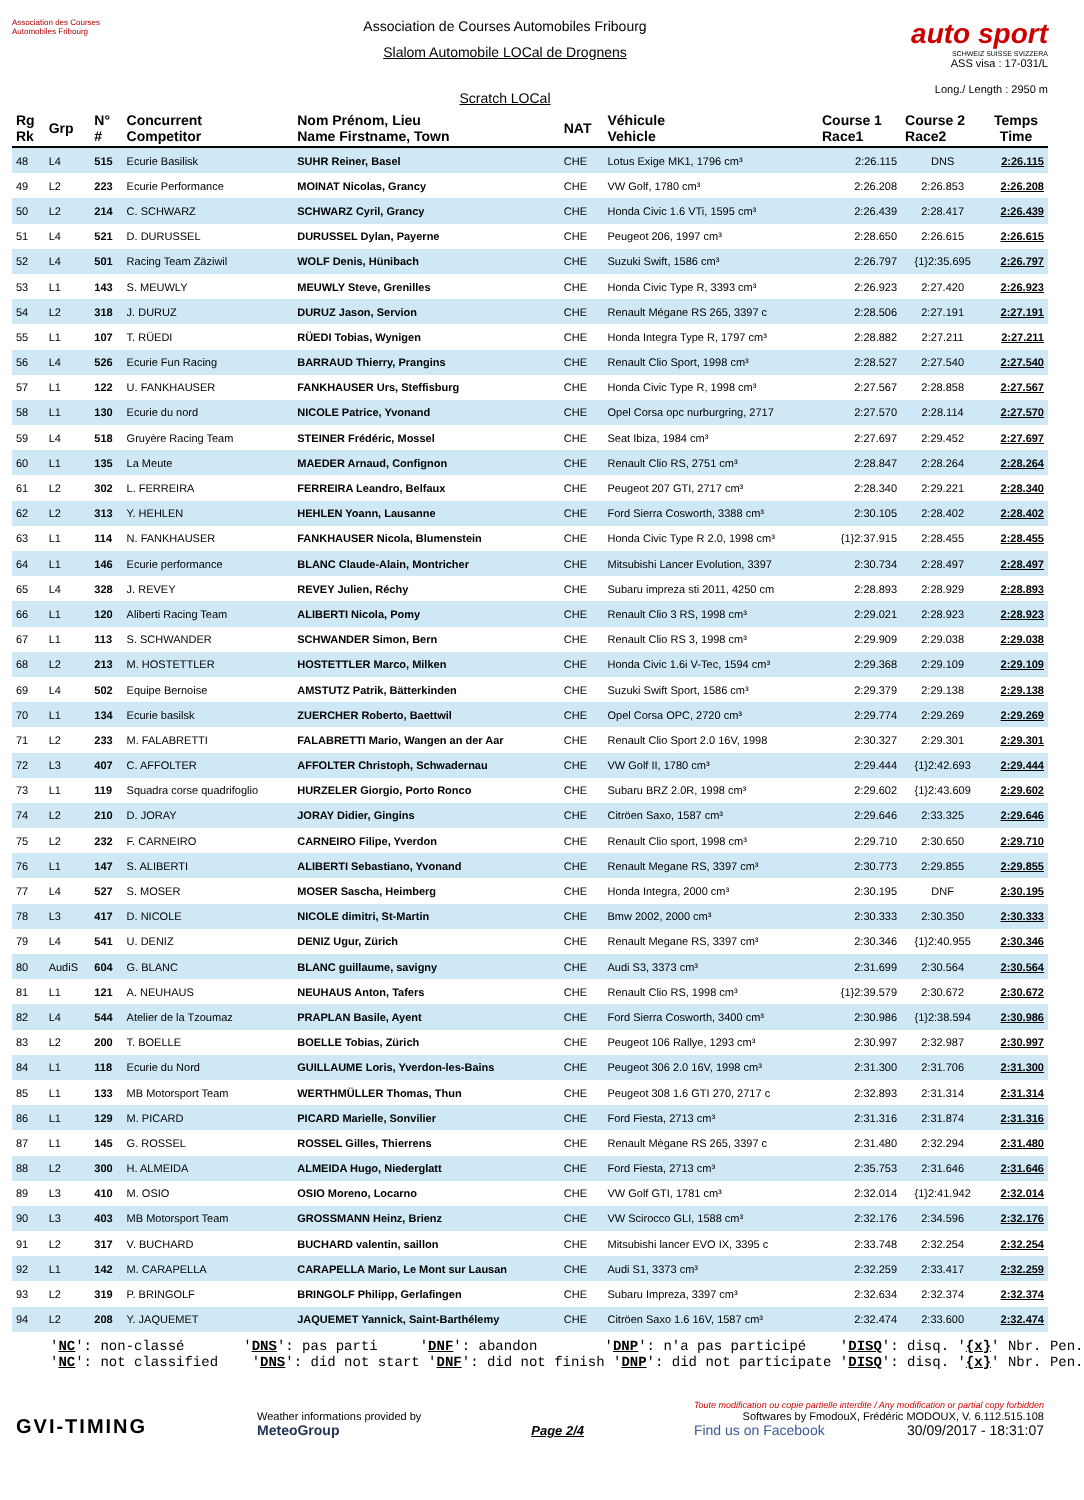Association des Courses Automobiles Fribourg
Association de Courses Automobiles Fribourg
Slalom Automobile LOCal de Drognens
Scratch LOCal
auto sport
SCHWEIZ SUISSE SVIZZERA
ASS visa : 17-031/L
Long./ Length : 2950 m
| Rg Rk | Grp | N° # | Concurrent Competitor | Nom Prénom, Lieu Name Firstname, Town | NAT | Véhicule Vehicle | Course 1 Race1 | Course 2 Race2 | Temps Time |
| --- | --- | --- | --- | --- | --- | --- | --- | --- | --- |
| 48 | L4 | 515 | Ecurie Basilisk | SUHR Reiner, Basel | CHE | Lotus Exige MK1, 1796 cm³ | 2:26.115 | DNS | 2:26.115 |
| 49 | L2 | 223 | Ecurie Performance | MOINAT Nicolas, Grancy | CHE | VW Golf, 1780 cm³ | 2:26.208 | 2:26.853 | 2:26.208 |
| 50 | L2 | 214 | C. SCHWARZ | SCHWARZ Cyril, Grancy | CHE | Honda Civic 1.6 VTi, 1595 cm³ | 2:26.439 | 2:28.417 | 2:26.439 |
| 51 | L4 | 521 | D. DURUSSEL | DURUSSEL Dylan, Payerne | CHE | Peugeot 206, 1997 cm³ | 2:28.650 | 2:26.615 | 2:26.615 |
| 52 | L4 | 501 | Racing Team Zäziwil | WOLF Denis, Hünibach | CHE | Suzuki Swift, 1586 cm³ | 2:26.797 | {1}2:35.695 | 2:26.797 |
| 53 | L1 | 143 | S. MEUWLY | MEUWLY Steve, Grenilles | CHE | Honda Civic Type R, 3393 cm³ | 2:26.923 | 2:27.420 | 2:26.923 |
| 54 | L2 | 318 | J. DURUZ | DURUZ Jason, Servion | CHE | Renault Mégane RS 265, 3397 c | 2:28.506 | 2:27.191 | 2:27.191 |
| 55 | L1 | 107 | T. RÜEDI | RÜEDI Tobias, Wynigen | CHE | Honda Integra Type R, 1797 cm³ | 2:28.882 | 2:27.211 | 2:27.211 |
| 56 | L4 | 526 | Ecurie Fun Racing | BARRAUD Thierry, Prangins | CHE | Renault Clio Sport, 1998 cm³ | 2:28.527 | 2:27.540 | 2:27.540 |
| 57 | L1 | 122 | U. FANKHAUSER | FANKHAUSER Urs, Steffisburg | CHE | Honda Civic Type R, 1998 cm³ | 2:27.567 | 2:28.858 | 2:27.567 |
| 58 | L1 | 130 | Ecurie du nord | NICOLE Patrice, Yvonand | CHE | Opel Corsa opc nurburgring, 2717 | 2:27.570 | 2:28.114 | 2:27.570 |
| 59 | L4 | 518 | Gruyère Racing Team | STEINER Frédéric, Mossel | CHE | Seat Ibiza, 1984 cm³ | 2:27.697 | 2:29.452 | 2:27.697 |
| 60 | L1 | 135 | La Meute | MAEDER Arnaud, Confignon | CHE | Renault Clio RS, 2751 cm³ | 2:28.847 | 2:28.264 | 2:28.264 |
| 61 | L2 | 302 | L. FERREIRA | FERREIRA Leandro, Belfaux | CHE | Peugeot 207 GTI, 2717 cm³ | 2:28.340 | 2:29.221 | 2:28.340 |
| 62 | L2 | 313 | Y. HEHLEN | HEHLEN Yoann, Lausanne | CHE | Ford Sierra Cosworth, 3388 cm³ | 2:30.105 | 2:28.402 | 2:28.402 |
| 63 | L1 | 114 | N. FANKHAUSER | FANKHAUSER Nicola, Blumenstein | CHE | Honda Civic Type R 2.0, 1998 cm³ | {1}2:37.915 | 2:28.455 | 2:28.455 |
| 64 | L1 | 146 | Ecurie performance | BLANC Claude-Alain, Montricher | CHE | Mitsubishi Lancer Evolution, 3397 | 2:30.734 | 2:28.497 | 2:28.497 |
| 65 | L4 | 328 | J. REVEY | REVEY Julien, Réchy | CHE | Subaru impreza sti 2011, 4250 cm | 2:28.893 | 2:28.929 | 2:28.893 |
| 66 | L1 | 120 | Aliberti Racing Team | ALIBERTI Nicola, Pomy | CHE | Renault Clio 3 RS, 1998 cm³ | 2:29.021 | 2:28.923 | 2:28.923 |
| 67 | L1 | 113 | S. SCHWANDER | SCHWANDER Simon, Bern | CHE | Renault Clio RS 3, 1998 cm³ | 2:29.909 | 2:29.038 | 2:29.038 |
| 68 | L2 | 213 | M. HOSTETTLER | HOSTETTLER Marco, Milken | CHE | Honda Civic 1.6i V-Tec, 1594 cm³ | 2:29.368 | 2:29.109 | 2:29.109 |
| 69 | L4 | 502 | Equipe Bernoise | AMSTUTZ Patrik, Bätterkinden | CHE | Suzuki Swift Sport, 1586 cm³ | 2:29.379 | 2:29.138 | 2:29.138 |
| 70 | L1 | 134 | Ecurie basilsk | ZUERCHER Roberto, Baettwil | CHE | Opel Corsa OPC, 2720 cm³ | 2:29.774 | 2:29.269 | 2:29.269 |
| 71 | L2 | 233 | M. FALABRETTI | FALABRETTI Mario, Wangen an der Aar | CHE | Renault Clio Sport 2.0 16V, 1998 | 2:30.327 | 2:29.301 | 2:29.301 |
| 72 | L3 | 407 | C. AFFOLTER | AFFOLTER Christoph, Schwadernau | CHE | VW Golf II, 1780 cm³ | 2:29.444 | {1}2:42.693 | 2:29.444 |
| 73 | L1 | 119 | Squadra corse quadrifoglio | HURZELER Giorgio, Porto Ronco | CHE | Subaru BRZ 2.0R, 1998 cm³ | 2:29.602 | {1}2:43.609 | 2:29.602 |
| 74 | L2 | 210 | D. JORAY | JORAY Didier, Gingins | CHE | Citröen Saxo, 1587 cm³ | 2:29.646 | 2:33.325 | 2:29.646 |
| 75 | L2 | 232 | F. CARNEIRO | CARNEIRO Filipe, Yverdon | CHE | Renault Clio sport, 1998 cm³ | 2:29.710 | 2:30.650 | 2:29.710 |
| 76 | L1 | 147 | S. ALIBERTI | ALIBERTI Sebastiano, Yvonand | CHE | Renault Megane RS, 3397 cm³ | 2:30.773 | 2:29.855 | 2:29.855 |
| 77 | L4 | 527 | S. MOSER | MOSER Sascha, Heimberg | CHE | Honda Integra, 2000 cm³ | 2:30.195 | DNF | 2:30.195 |
| 78 | L3 | 417 | D. NICOLE | NICOLE dimitri, St-Martin | CHE | Bmw 2002, 2000 cm³ | 2:30.333 | 2:30.350 | 2:30.333 |
| 79 | L4 | 541 | U. DENIZ | DENIZ Ugur, Zürich | CHE | Renault Megane RS, 3397 cm³ | 2:30.346 | {1}2:40.955 | 2:30.346 |
| 80 | AudiS | 604 | G. BLANC | BLANC guillaume, savigny | CHE | Audi S3, 3373 cm³ | 2:31.699 | 2:30.564 | 2:30.564 |
| 81 | L1 | 121 | A. NEUHAUS | NEUHAUS Anton, Tafers | CHE | Renault Clio RS, 1998 cm³ | {1}2:39.579 | 2:30.672 | 2:30.672 |
| 82 | L4 | 544 | Atelier de la Tzoumaz | PRAPLAN Basile, Ayent | CHE | Ford Sierra Cosworth, 3400 cm³ | 2:30.986 | {1}2:38.594 | 2:30.986 |
| 83 | L2 | 200 | T. BOELLE | BOELLE Tobias, Zürich | CHE | Peugeot 106 Rallye, 1293 cm³ | 2:30.997 | 2:32.987 | 2:30.997 |
| 84 | L1 | 118 | Ecurie du Nord | GUILLAUME Loris, Yverdon-les-Bains | CHE | Peugeot 306 2.0 16V, 1998 cm³ | 2:31.300 | 2:31.706 | 2:31.300 |
| 85 | L1 | 133 | MB Motorsport Team | WERTHMÜLLER Thomas, Thun | CHE | Peugeot 308 1.6 GTI 270, 2717 c | 2:32.893 | 2:31.314 | 2:31.314 |
| 86 | L1 | 129 | M. PICARD | PICARD Marielle, Sonvilier | CHE | Ford Fiesta, 2713 cm³ | 2:31.316 | 2:31.874 | 2:31.316 |
| 87 | L1 | 145 | G. ROSSEL | ROSSEL Gilles, Thierrens | CHE | Renault Mègane RS 265, 3397 c | 2:31.480 | 2:32.294 | 2:31.480 |
| 88 | L2 | 300 | H. ALMEIDA | ALMEIDA Hugo, Niederglatt | CHE | Ford Fiesta, 2713 cm³ | 2:35.753 | 2:31.646 | 2:31.646 |
| 89 | L3 | 410 | M. OSIO | OSIO Moreno, Locarno | CHE | VW Golf GTI, 1781 cm³ | 2:32.014 | {1}2:41.942 | 2:32.014 |
| 90 | L3 | 403 | MB Motorsport Team | GROSSMANN Heinz, Brienz | CHE | VW Scirocco GLI, 1588 cm³ | 2:32.176 | 2:34.596 | 2:32.176 |
| 91 | L2 | 317 | V. BUCHARD | BUCHARD valentin, saillon | CHE | Mitsubishi lancer EVO IX, 3395 c | 2:33.748 | 2:32.254 | 2:32.254 |
| 92 | L1 | 142 | M. CARAPELLA | CARAPELLA Mario, Le Mont sur Lausan | CHE | Audi S1, 3373 cm³ | 2:32.259 | 2:33.417 | 2:32.259 |
| 93 | L2 | 319 | P. BRINGOLF | BRINGOLF Philipp, Gerlafingen | CHE | Subaru Impreza, 3397 cm³ | 2:32.634 | 2:32.374 | 2:32.374 |
| 94 | L2 | 208 | Y. JAQUEMET | JAQUEMET Yannick, Saint-Barthélemy | CHE | Citröen Saxo 1.6 16V, 1587 cm³ | 2:32.474 | 2:33.600 | 2:32.474 |
'NC': non-classé 'DNS': pas parti 'DNF': abandon 'DNP': n'a pas participé 'DISQ': disq. '{x}' Nbr. Pen. 'NC': not classified 'DNS': did not start 'DNF': did not finish 'DNP': did not participate 'DISQ': disq. '{x}' Nbr. Pen.
GVI-TIMING
Weather informations provided by
MeteoGroup
Page 2/4
Toute modification ou copie partielle interdite / Any modification or partial copy forbidden
Softwares by FmodouX, Frédéric MODOUX, V. 6.112.515.108
Find us on Facebook 30/09/2017 - 18:31:07